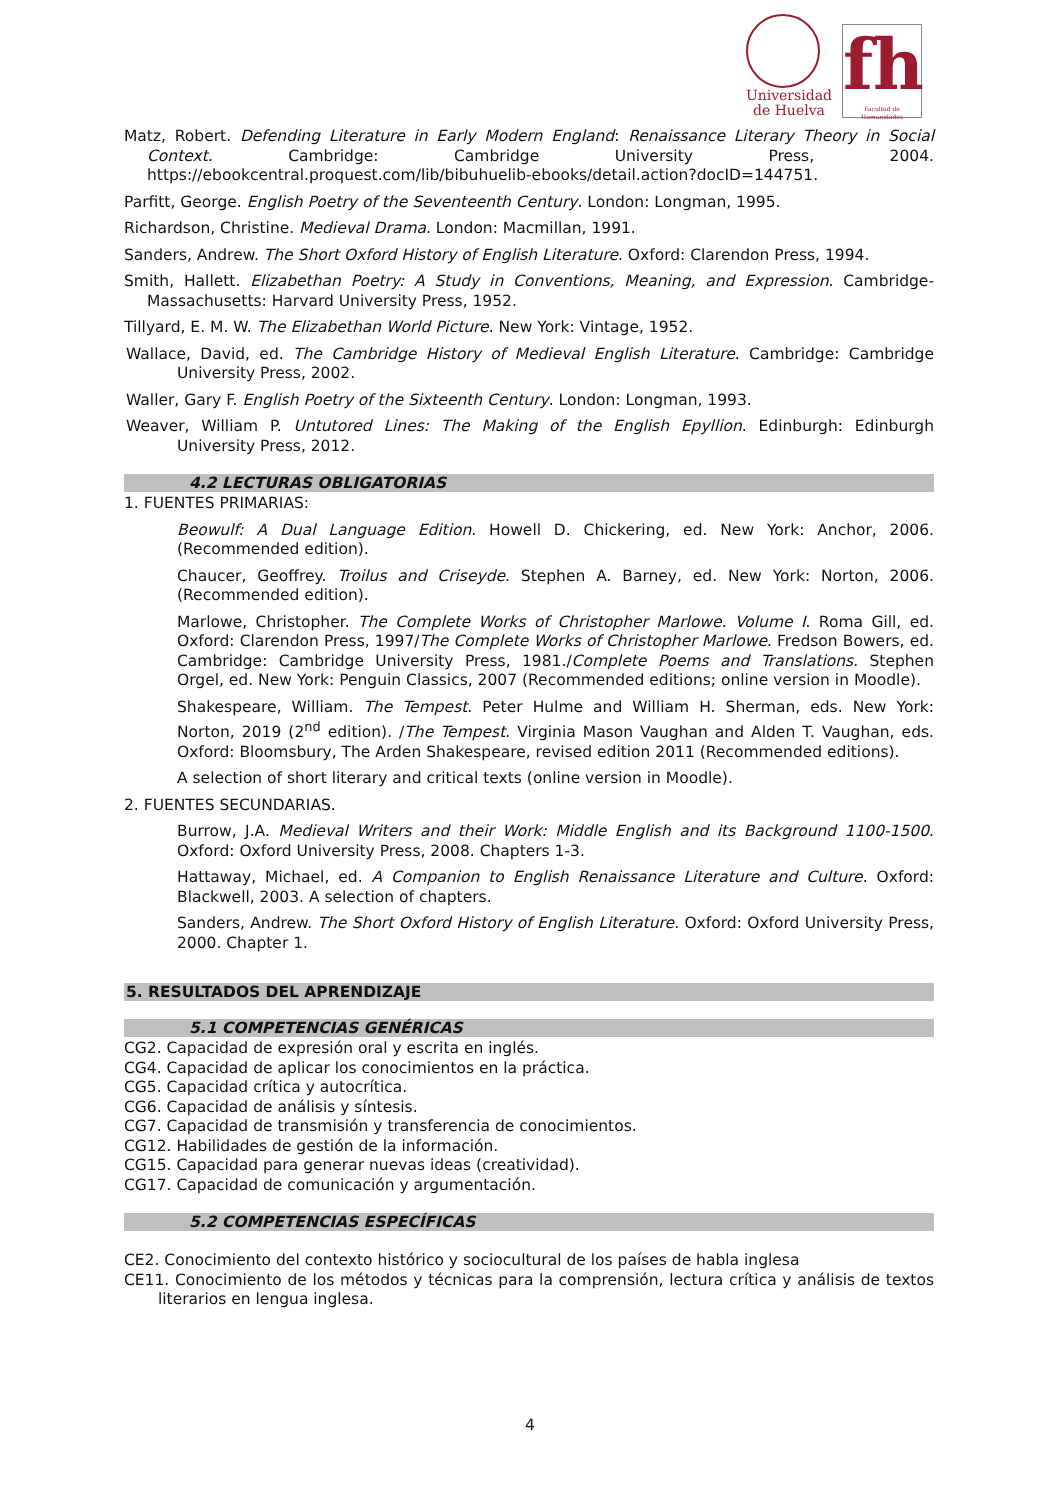Universidad
de Huelva
fh
Facultad de Humanidades
Matz, Robert. Defending Literature in Early Modern England: Renaissance Literary Theory in Social Context. Cambridge: Cambridge University Press, 2004. https://ebookcentral.proquest.com/lib/bibuhuelib-ebooks/detail.action?docID=144751.
Parfitt, George. English Poetry of the Seventeenth Century. London: Longman, 1995.
Richardson, Christine. Medieval Drama. London: Macmillan, 1991.
Sanders, Andrew. The Short Oxford History of English Literature. Oxford: Clarendon Press, 1994.
Smith, Hallett. Elizabethan Poetry: A Study in Conventions, Meaning, and Expression. Cambridge-Massachusetts: Harvard University Press, 1952.
Tillyard, E. M. W. The Elizabethan World Picture. New York: Vintage, 1952.
Wallace, David, ed. The Cambridge History of Medieval English Literature. Cambridge: Cambridge University Press, 2002.
Waller, Gary F. English Poetry of the Sixteenth Century. London: Longman, 1993.
Weaver, William P. Untutored Lines: The Making of the English Epyllion. Edinburgh: Edinburgh University Press, 2012.
4.2 LECTURAS OBLIGATORIAS
1. FUENTES PRIMARIAS:
Beowulf: A Dual Language Edition. Howell D. Chickering, ed. New York: Anchor, 2006. (Recommended edition).
Chaucer, Geoffrey. Troilus and Criseyde. Stephen A. Barney, ed. New York: Norton, 2006. (Recommended edition).
Marlowe, Christopher. The Complete Works of Christopher Marlowe. Volume I. Roma Gill, ed. Oxford: Clarendon Press, 1997/The Complete Works of Christopher Marlowe. Fredson Bowers, ed. Cambridge: Cambridge University Press, 1981./Complete Poems and Translations. Stephen Orgel, ed. New York: Penguin Classics, 2007 (Recommended editions; online version in Moodle).
Shakespeare, William. The Tempest. Peter Hulme and William H. Sherman, eds. New York: Norton, 2019 (2<sup>nd</sup> edition). /The Tempest. Virginia Mason Vaughan and Alden T. Vaughan, eds. Oxford: Bloomsbury, The Arden Shakespeare, revised edition 2011 (Recommended editions).
A selection of short literary and critical texts (online version in Moodle).
2. FUENTES SECUNDARIAS.
Burrow, J.A. Medieval Writers and their Work: Middle English and its Background 1100-1500. Oxford: Oxford University Press, 2008. Chapters 1-3.
Hattaway, Michael, ed. A Companion to English Renaissance Literature and Culture. Oxford: Blackwell, 2003. A selection of chapters.
Sanders, Andrew. The Short Oxford History of English Literature. Oxford: Oxford University Press, 2000. Chapter 1.
5. RESULTADOS DEL APRENDIZAJE
5.1 COMPETENCIAS GENÉRICAS
CG2. Capacidad de expresión oral y escrita en inglés.
CG4. Capacidad de aplicar los conocimientos en la práctica.
CG5. Capacidad crítica y autocrítica.
CG6. Capacidad de análisis y síntesis.
CG7. Capacidad de transmisión y transferencia de conocimientos.
CG12. Habilidades de gestión de la información.
CG15. Capacidad para generar nuevas ideas (creatividad).
CG17. Capacidad de comunicación y argumentación.
5.2 COMPETENCIAS ESPECÍFICAS
CE2. Conocimiento del contexto histórico y sociocultural de los países de habla inglesa
CE11. Conocimiento de los métodos y técnicas para la comprensión, lectura crítica y análisis de textos literarios en lengua inglesa.
4